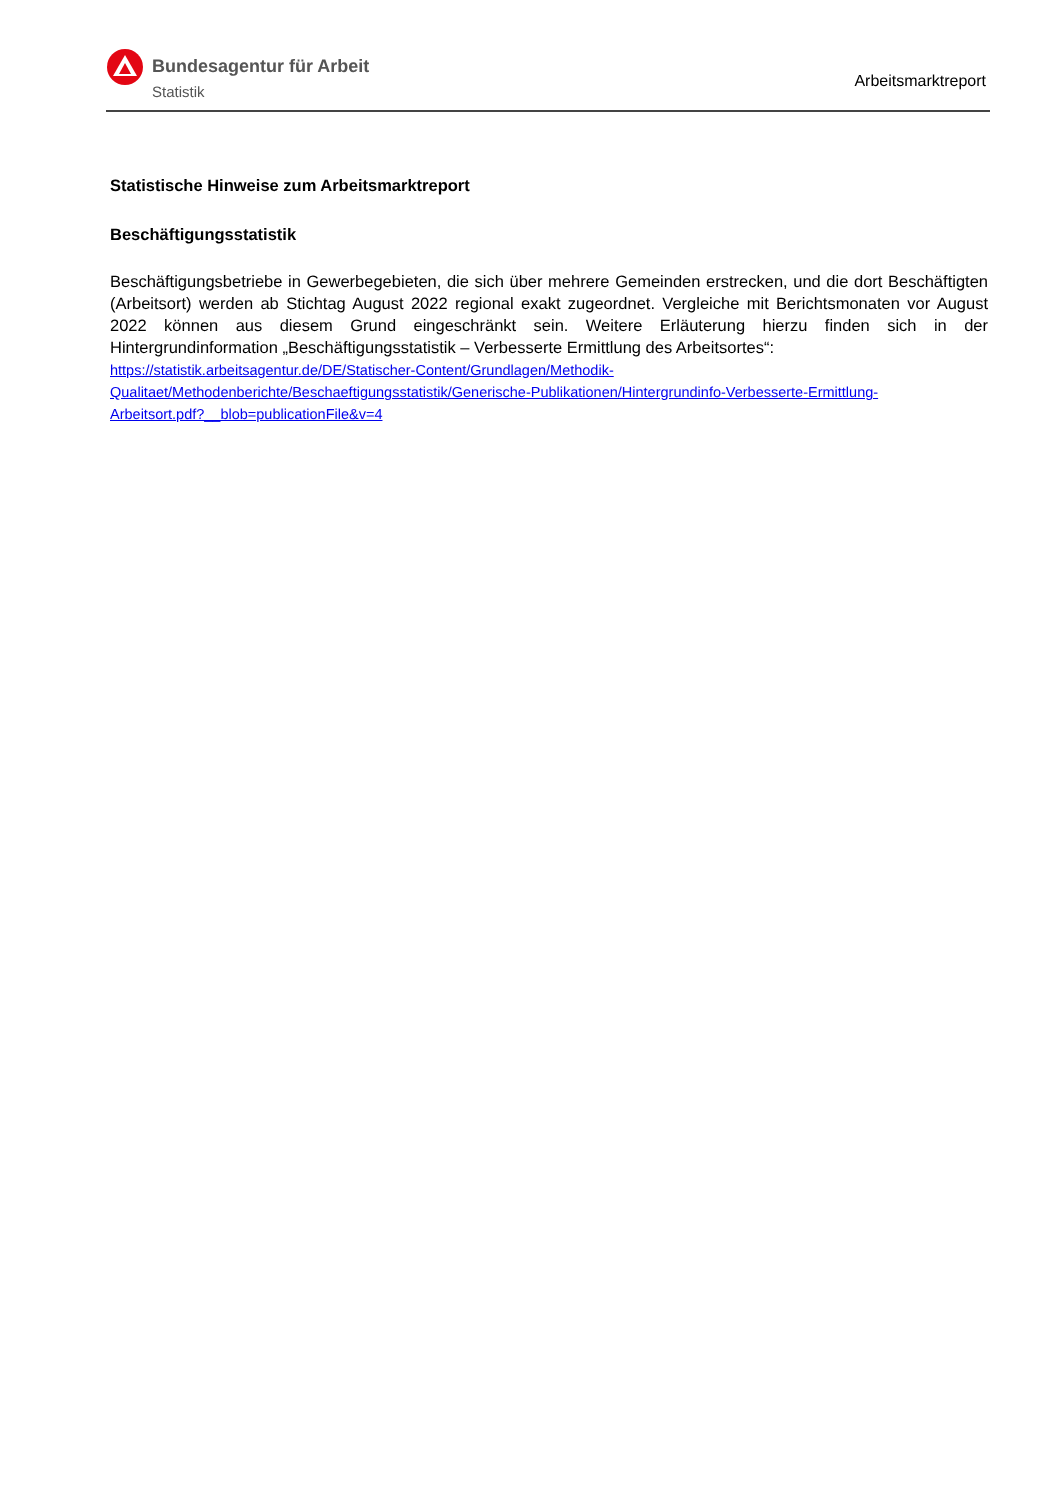Bundesagentur für Arbeit
Statistik
Arbeitsmarktreport
Statistische Hinweise zum Arbeitsmarktreport
Beschäftigungsstatistik
Beschäftigungsbetriebe in Gewerbegebieten, die sich über mehrere Gemeinden erstrecken, und die dort Beschäftigten (Arbeitsort) werden ab Stichtag August 2022 regional exakt zugeordnet. Vergleiche mit Berichtsmonaten vor August 2022 können aus diesem Grund eingeschränkt sein. Weitere Erläuterung hierzu finden sich in der Hintergrundinformation „Beschäftigungsstatistik – Verbesserte Ermittlung des Arbeitsortes“:
https://statistik.arbeitsagentur.de/DE/Statischer-Content/Grundlagen/Methodik-
Qualitaet/Methodenberichte/Beschaeftigungsstatistik/Generische-Publikationen/Hintergrundinfo-Verbesserte-Ermittlung-
Arbeitsort.pdf?__blob=publicationFile&v=4